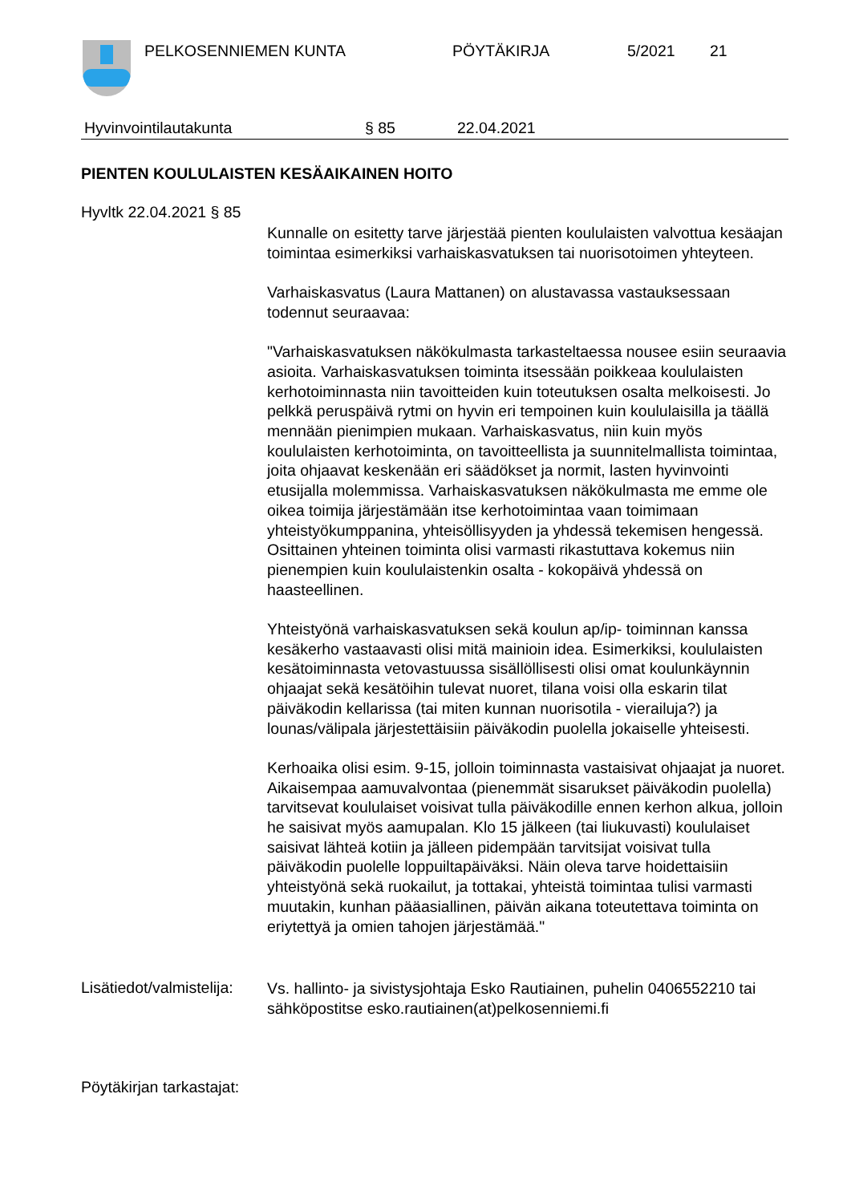PELKOSENNIEMEN KUNTA PÖYTÄKIRJA 5/2021 21
Hyvinvointilautakunta § 85 22.04.2021
PIENTEN KOULULAISTEN KESÄAIKAINEN HOITO
Hyvltk 22.04.2021 § 85
Kunnalle on esitetty tarve järjestää pienten koululaisten valvottua kesäajan toimintaa esimerkiksi varhaiskasvatuksen tai nuorisotoimen yhteyteen.
Varhaiskasvatus (Laura Mattanen) on alustavassa vastauksessaan todennut seuraavaa:
"Varhaiskasvatuksen näkökulmasta tarkasteltaessa nousee esiin seuraavia asioita. Varhaiskasvatuksen toiminta itsessään poikkeaa koululaisten kerhotoiminnasta niin tavoitteiden kuin toteutuksen osalta melkoisesti. Jo pelkkä peruspäivä rytmi on hyvin eri tempoinen kuin koululaisilla ja täällä mennään pienimpien mukaan. Varhaiskasvatus, niin kuin myös koululaisten kerhotoiminta, on tavoitteellista ja suunnitelmallista toimintaa, joita ohjaavat keskenään eri säädökset ja normit, lasten hyvinvointi etusijalla molemmissa. Varhaiskasvatuksen näkökulmasta me emme ole oikea toimija järjestämään itse kerhotoimintaa vaan toimimaan yhteistyökumppanina, yhteisöllisyyden ja yhdessä tekemisen hengessä. Osittainen yhteinen toiminta olisi varmasti rikastuttava kokemus niin pienempien kuin koululaistenkin osalta - kokopäivä yhdessä on haasteellinen.
Yhteistyönä varhaiskasvatuksen sekä koulun ap/ip- toiminnan kanssa kesäkerho vastaavasti olisi mitä mainioin idea. Esimerkiksi, koululaisten kesätoiminnasta vetovastuussa sisällöllisesti olisi omat koulunkäynnin ohjaajat sekä kesätöihin tulevat nuoret, tilana voisi olla eskarin tilat päiväkodin kellarissa (tai miten kunnan nuorisotila - vierailuja?) ja lounas/välipala järjestettäisiin päiväkodin puolella jokaiselle yhteisesti.
Kerhoaika olisi esim. 9-15, jolloin toiminnasta vastaisivat ohjaajat ja nuoret. Aikaisempaa aamuvalvontaa (pienemmät sisarukset päiväkodin puolella) tarvitsevat koululaiset voisivat tulla päiväkodille ennen kerhon alkua, jolloin he saisivat myös aamupalan. Klo 15 jälkeen (tai liukuvasti) koululaiset saisivat lähteä kotiin ja jälleen pidempään tarvitsijat voisivat tulla päiväkodin puolelle loppuiltapäiväksi. Näin oleva tarve hoidettaisiin yhteistyönä sekä ruokailut, ja tottakai, yhteistä toimintaa tulisi varmasti muutakin, kunhan pääasiallinen, päivän aikana toteutettava toiminta on eriytettyä ja omien tahojen järjestämää."
Lisätiedot/valmistelija:
Vs. hallinto- ja sivistysjohtaja Esko Rautiainen, puhelin 0406552210 tai sähköpostitse esko.rautiainen(at)pelkosenniemi.fi
Pöytäkirjan tarkastajat: